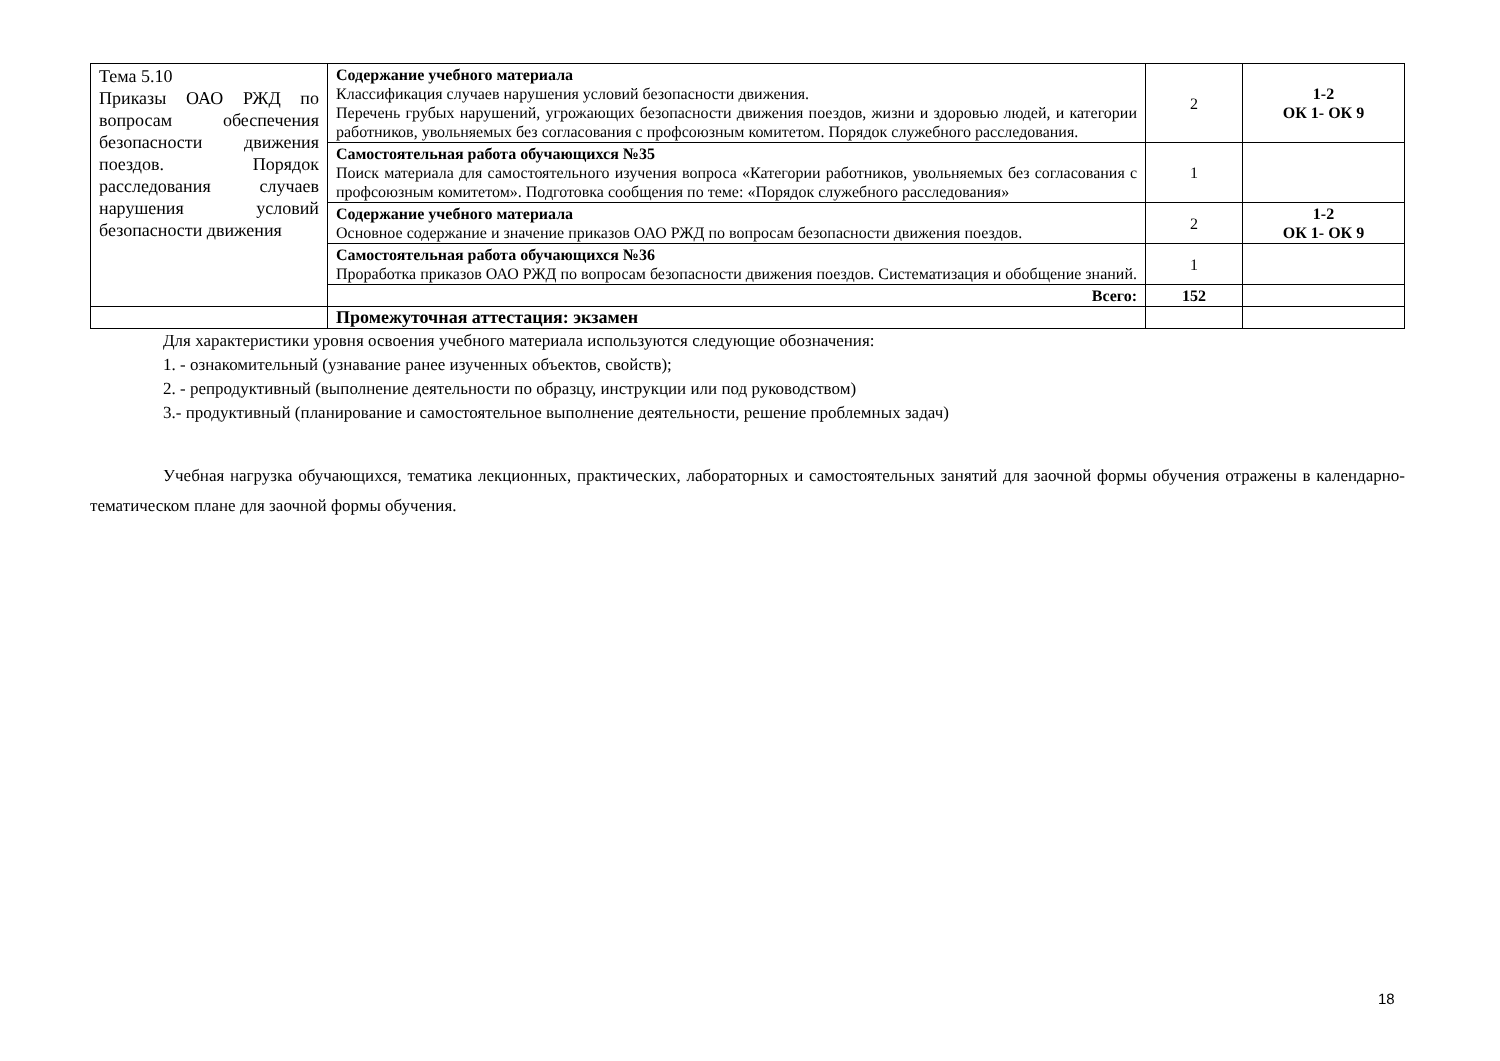| Тема 5.10 Приказы ОАО РЖД по вопросам обеспечения безопасности движения поездов. Порядок расследования случаев нарушения условий безопасности движения | Содержание учебного материала Классификация случаев нарушения условий безопасности движения. Перечень грубых нарушений, угрожающих безопасности движения поездов, жизни и здоровью людей, и категории работников, увольняемых без согласования с профсоюзным комитетом. Порядок служебного расследования. | 2 | 1-2 ОК 1- ОК 9 |
| | Самостоятельная работа обучающихся №35 Поиск материала для самостоятельного изучения вопроса «Категории работников, увольняемых без согласования с профсоюзным комитетом». Подготовка сообщения по теме: «Порядок служебного расследования» | 1 | |
| | Содержание учебного материала Основное содержание и значение приказов ОАО РЖД по вопросам безопасности движения поездов. | 2 | 1-2 ОК 1- ОК 9 |
| | Самостоятельная работа обучающихся №36 Проработка приказов ОАО РЖД по вопросам безопасности движения поездов. Систематизация и обобщение знаний. | 1 | |
| | Всего: | 152 | |
| | Промежуточная аттестация: экзамен | | |
Для характеристики уровня освоения учебного материала используются следующие обозначения:
1. - ознакомительный (узнавание ранее изученных объектов, свойств);
2. - репродуктивный (выполнение деятельности по образцу, инструкции или под руководством)
3.- продуктивный (планирование и самостоятельное выполнение деятельности, решение проблемных задач)
Учебная нагрузка обучающихся, тематика лекционных, практических, лабораторных и самостоятельных занятий для заочной формы обучения отражены в календарно-тематическом плане для заочной формы обучения.
18